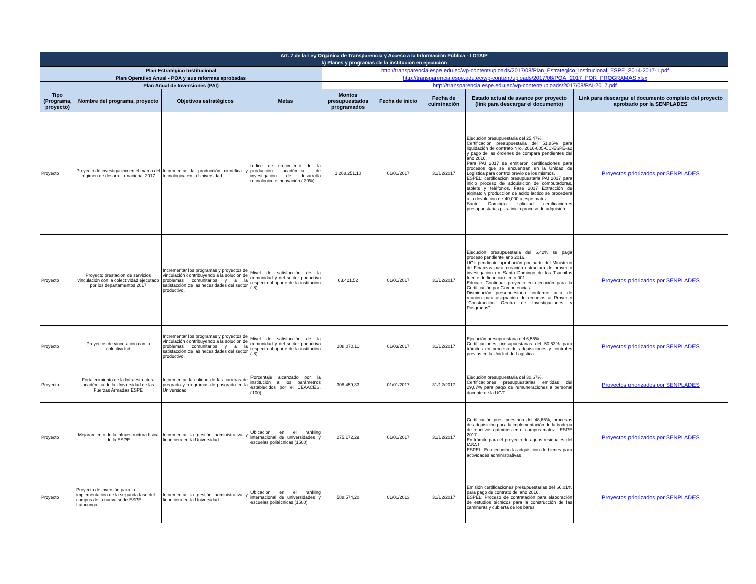| Art. 7 de la Ley Orgánica de Transparencia y Acceso a la Información Pública - LOTAIP | | | | | | | | |
| k) Planes y programas de la institución en ejecución | | | | | | | | |
| Plan Estratégico Institucional | | | | http://transparencia.espe.edu.ec/wp-content/uploads/2017/08/Plan_Estrategico_Institucional_ESPE_2014-2017-1.pdf | | | | |
| Plan Operativo Anual - POA y sus reformas aprobadas | | | | http://transparencia.espe.edu.ec/wp-content/uploads/2017/08/POA_2017_POR_PROGRAMAS.xlsx | | | | |
| Plan Anual de Inversiones (PAI) | | | | http://transparencia.espe.edu.ec/wp-content/uploads/2017/08/PAI-2017.pdf | | | | |
| Tipo (Programa, proyecto) | Nombre del programa, proyecto | Objetivos estratégicos | Metas | Montos presupuestados programados | Fecha de inicio | Fecha de culminación | Estado actual de avance por proyecto (link para descargar el documento) | Link para descargar el documento completo del proyecto aprobado por la SENPLADES |
| Proyecto | Proyecto de investigación en el marco del régimen de desarrollo nacional-2017 | Incrementar la producción científica y tecnológica en la Universidad | Índice de crecimiento de la producción académica, de investigación de desarrollo tecnológico e innovación ( 30%) | 1.268.251,10 | 01/01/2017 | 31/12/2017 | Ejecución presupuestaria del 25,47%. Certificación presupuestaria del 51,85% para liquidación de contrato Nro. 2016-005-OC-ESPE-a2 y pago de las órdenes de compara pendientes del año 2016. Para PAI 2017 se emitieron certificaciones para procesos que se encuentran en la Unidad de Logística para control previo de los mismos. ESPEL: certificación presupuestaria PAI 2017 para inicio proceso de adquisición de computadoras, tablets y teléfonos. Fase 2017 Extracción de alginato y producción de ácido lactico se procederá a la devolución de 40,000 a espe matriz. Santo Domingo: solicitud certificaciones presupuestarias para inicio proceso de adquisión | Proyectos priorizados por SENPLADES |
| Proyecto | Proyecto prestación de servicios vinculación con la colectividad ejecutado por los departamentos 2017 | Incrementar los programas y proyectos de vinculación contribuyendo a la solución de problemas comunitarios y a la satisfacción de las necesidades del sector productivo. | Nivel de satisfacción de la comunidad y del sector poductivo respecto al aporte de la institución ( 8) | 63.421,52 | 01/01/2017 | 31/12/2017 | Ejecución presupuestaria del 6,42% se paga proceso pendiente año 2016. UGI: pendiente aprobación por parte del Ministerio de Finanzas para creación estructura de proyecto investigación en Santo Domingo de los Tsáchilas fuente de financiamiento 001. Educac. Continua: proyecto en ejecución para la Certificación por Competencias. Disminución presupuestaria conforme acta de reunión para asignación de recursos al Proyecto "Construcción Centro de Investigaciones y Posgrados" | Proyectos priorizados por SENPLADES |
| Proyecto | Proyectos de vinculación con la colectividad | Incrementar los programas y proyectos de vinculación contribuyendo a la solución de problemas comunitarios y a la satisfacción de las necesidades del sector productivo. | Nivel de satisfacción de la comunidad y del sector poductivo respecto al aporte de la institución ( 8) | 108.070,11 | 01/03/2017 | 31/12/2017 | Ejecución presupuestaria del 6,55%. Certificaciones presupuestarias del 50,53% para trámites en proceso de adquisiciones y controles previos en la Unidad de Logística. | Proyectos priorizados por SENPLADES |
| Proyecto | Fortalecimiento de la Infraestructura académica de la Universidad de las Fuerzas Armadas ESPE | Incrementar la calidad de las carreras de pregrado y programas de posgrado en la Universidad | Porcentaje alcanzado por la institución a los parámetros establecidos por el CEAACES. (100) | 308.459,33 | 01/01/2017 | 31/12/2017 | Ejecución presupuestaria del 30,67%. Certificaciones presupuestarias emitidas del 29,07% para pago de remuneraciones a personal docente de la UGT. | Proyectos priorizados por SENPLADES |
| Proyecto | Mejoramiento de la infraestructura física de la ESPE | Incrementar la gestión administrativa y financiera en la Universidad | Ubicación en el ranking internacional de universidades y escuelas politécnicas (1500) | 275.172,29 | 01/01/2017 | 31/12/2017 | Certificación presupuestaria del 48,65%, procesos de adquisición para la implementación de la bodega de reactivos químicos en el campus matriz - ESPE 2017. En trámite para el proyecto de aguas residuales del IASA I. ESPEL: En ejecución la adquisición de bienes para actividades administrativas | Proyectos priorizados por SENPLADES |
| Proyecto | Proyecto de inversión para la implementación de la segunda fase del campus de la nueva sede ESPE Latacunga. | Incrementar la gestión administrativa y financiera en la Universidad | Ubicación en el ranking internacional de universidades y escuelas politécnicas (1500) | 588.574,20 | 01/01/2013 | 31/12/2017 | Emisión certificaciones presupuestarias del 66,01% para pago de contrato del año 2016. ESPEL: Proceso de contratación para elaboración de estudios técnicos para la construcción de las camineras y cubierta de los bares | Proyectos priorizados por SENPLADES |